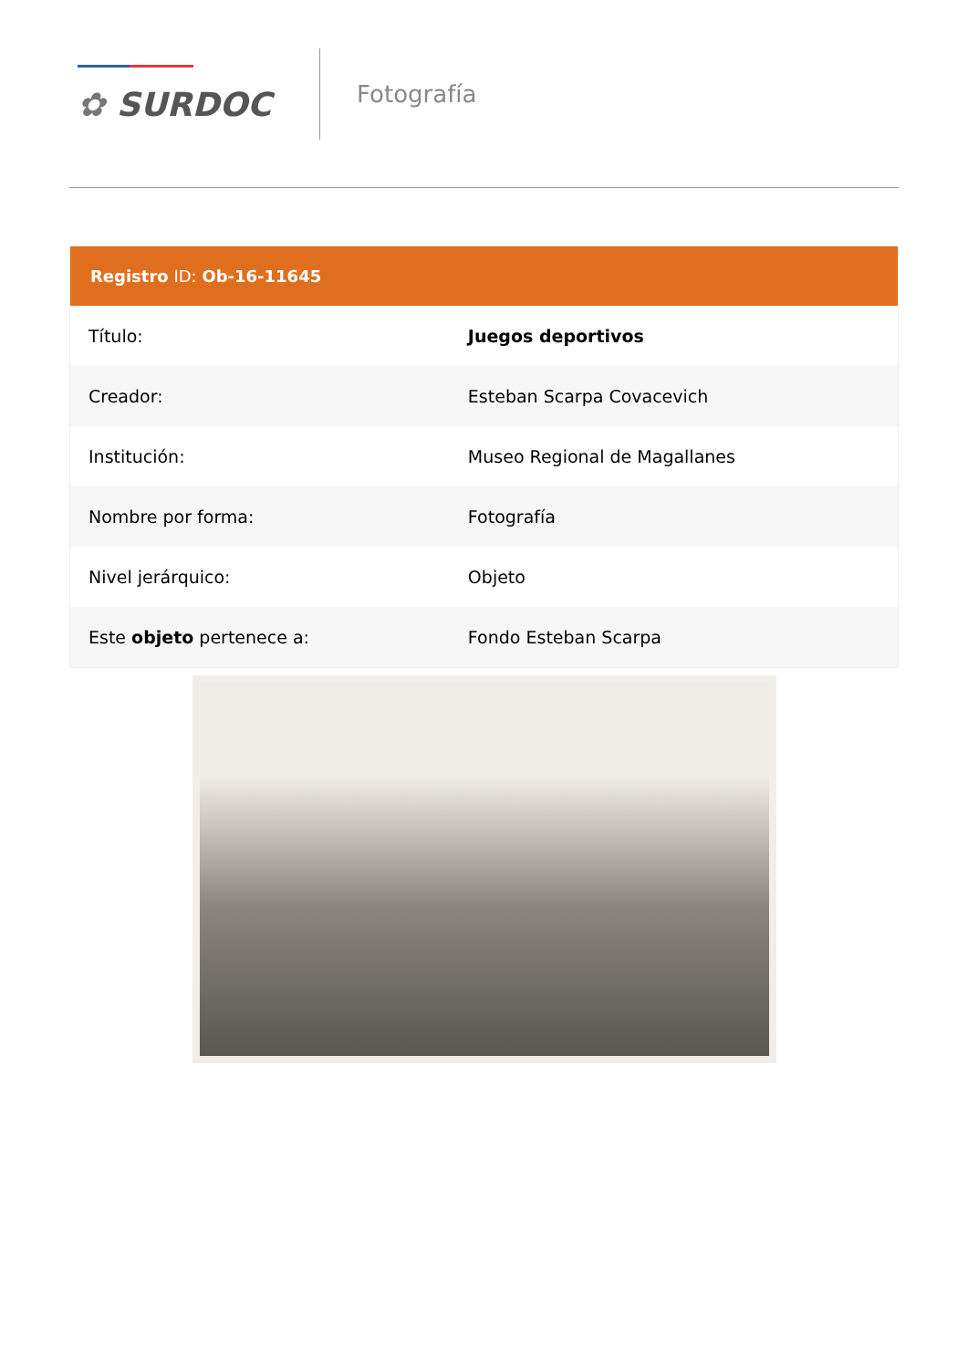✿ SURDOC
Fotografía
| Registro ID: Ob-16-11645 | |
| --- | --- |
| Título: | Juegos deportivos |
| Creador: | Esteban Scarpa Covacevich |
| Institución: | Museo Regional de Magallanes |
| Nombre por forma: | Fotografía |
| Nivel jerárquico: | Objeto |
| Este objeto pertenece a: | Fondo Esteban Scarpa |